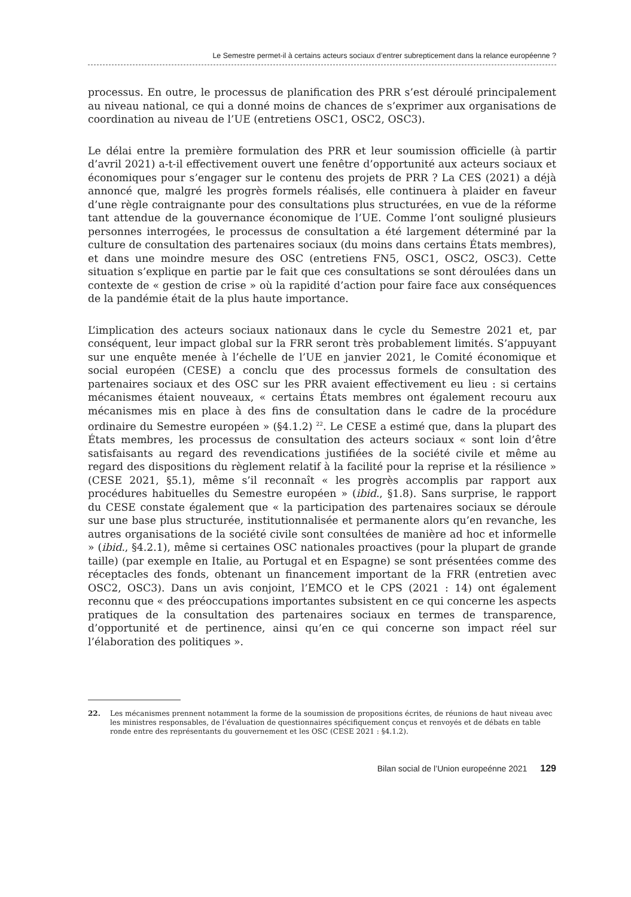Le Semestre permet-il à certains acteurs sociaux d’entrer subrepticement dans la relance européenne ?
processus. En outre, le processus de planification des PRR s’est déroulé principalement au niveau national, ce qui a donné moins de chances de s’exprimer aux organisations de coordination au niveau de l’UE (entretiens OSC1, OSC2, OSC3).
Le délai entre la première formulation des PRR et leur soumission officielle (à partir d’avril 2021) a-t-il effectivement ouvert une fenêtre d’opportunité aux acteurs sociaux et économiques pour s’engager sur le contenu des projets de PRR ? La CES (2021) a déjà annoncé que, malgré les progrès formels réalisés, elle continuera à plaider en faveur d’une règle contraignante pour des consultations plus structurées, en vue de la réforme tant attendue de la gouvernance économique de l’UE. Comme l’ont souligné plusieurs personnes interrogées, le processus de consultation a été largement déterminé par la culture de consultation des partenaires sociaux (du moins dans certains États membres), et dans une moindre mesure des OSC (entretiens FN5, OSC1, OSC2, OSC3). Cette situation s’explique en partie par le fait que ces consultations se sont déroulées dans un contexte de « gestion de crise » où la rapidité d’action pour faire face aux conséquences de la pandémie était de la plus haute importance.
L’implication des acteurs sociaux nationaux dans le cycle du Semestre 2021 et, par conséquent, leur impact global sur la FRR seront très probablement limités. S’appuyant sur une enquête menée à l’échelle de l’UE en janvier 2021, le Comité économique et social européen (CESE) a conclu que des processus formels de consultation des partenaires sociaux et des OSC sur les PRR avaient effectivement eu lieu : si certains mécanismes étaient nouveaux, « certains États membres ont également recouru aux mécanismes mis en place à des fins de consultation dans le cadre de la procédure ordinaire du Semestre européen » (§4.1.2) <sup>22</sup>. Le CESE a estimé que, dans la plupart des États membres, les processus de consultation des acteurs sociaux « sont loin d’être satisfaisants au regard des revendications justifiées de la société civile et même au regard des dispositions du règlement relatif à la facilité pour la reprise et la résilience » (CESE 2021, §5.1), même s’il reconnaît « les progrès accomplis par rapport aux procédures habituelles du Semestre européen » (ibid., §1.8). Sans surprise, le rapport du CESE constate également que « la participation des partenaires sociaux se déroule sur une base plus structurée, institutionnalisée et permanente alors qu’en revanche, les autres organisations de la société civile sont consultées de manière ad hoc et informelle » (ibid., §4.2.1), même si certaines OSC nationales proactives (pour la plupart de grande taille) (par exemple en Italie, au Portugal et en Espagne) se sont présentées comme des réceptacles des fonds, obtenant un financement important de la FRR (entretien avec OSC2, OSC3). Dans un avis conjoint, l’EMCO et le CPS (2021 : 14) ont également reconnu que « des préoccupations importantes subsistent en ce qui concerne les aspects pratiques de la consultation des partenaires sociaux en termes de transparence, d’opportunité et de pertinence, ainsi qu’en ce qui concerne son impact réel sur l’élaboration des politiques ».
22. Les mécanismes prennent notamment la forme de la soumission de propositions écrites, de réunions de haut niveau avec les ministres responsables, de l’évaluation de questionnaires spécifiquement conçus et renvoyés et de débats en table ronde entre des représentants du gouvernement et les OSC (CESE 2021 : §4.1.2).
Bilan social de l’Union europeénne 2021 129